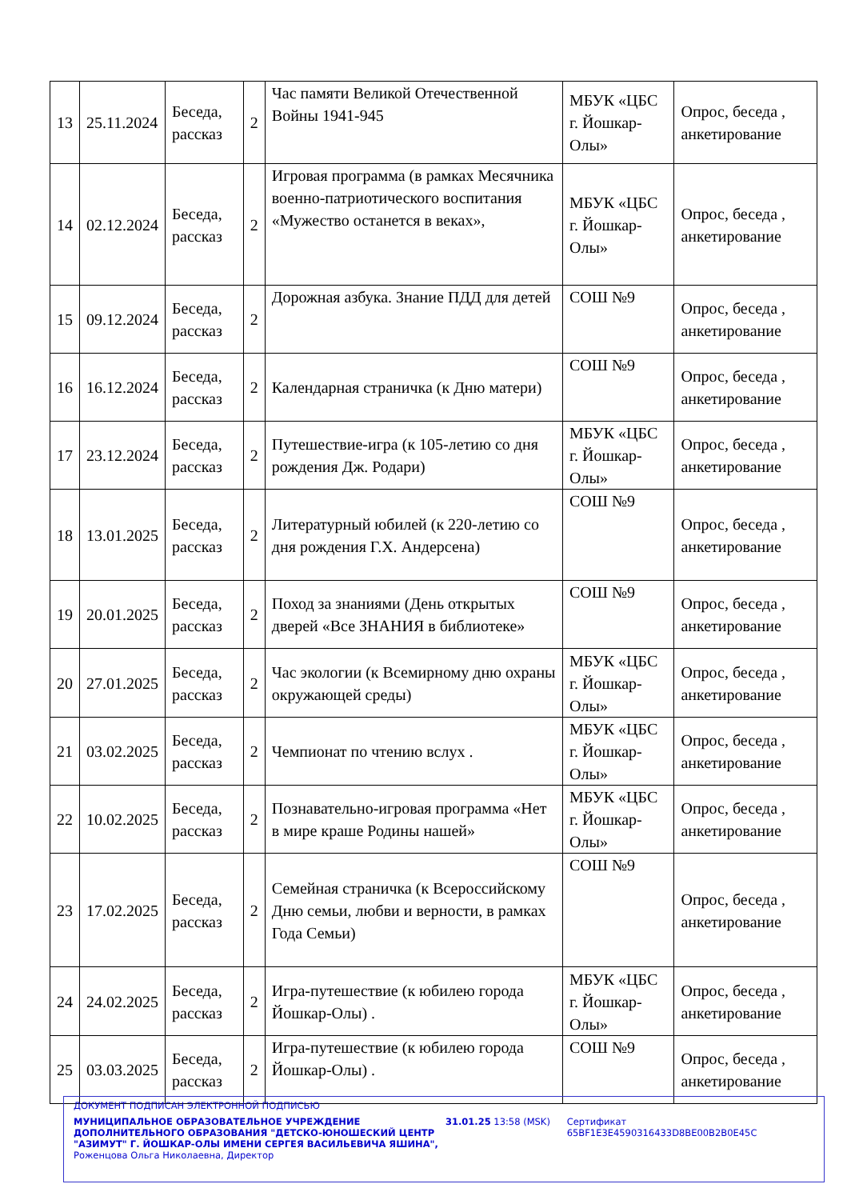| 13 | 25.11.2024 | Беседа, рассказ | 2 | Час памяти Великой Отечественной Войны 1941-945 | МБУК «ЦБС г. Йошкар-Олы» | Опрос, беседа , анкетирование |
| 14 | 02.12.2024 | Беседа, рассказ | 2 | Игровая программа (в рамках Месячника военно-патриотического воспитания «Мужество останется в веках», | МБУК «ЦБС г. Йошкар-Олы» | Опрос, беседа , анкетирование |
| 15 | 09.12.2024 | Беседа, рассказ | 2 | Дорожная азбука. Знание ПДД для детей | СОШ №9 | Опрос, беседа , анкетирование |
| 16 | 16.12.2024 | Беседа, рассказ | 2 | Календарная страничка (к Дню матери) | СОШ №9 | Опрос, беседа , анкетирование |
| 17 | 23.12.2024 | Беседа, рассказ | 2 | Путешествие-игра (к 105-летию со дня рождения Дж. Родари) | МБУК «ЦБС г. Йошкар-Олы» | Опрос, беседа , анкетирование |
| 18 | 13.01.2025 | Беседа, рассказ | 2 | Литературный юбилей (к 220-летию со дня рождения Г.Х. Андерсена) | СОШ №9 | Опрос, беседа , анкетирование |
| 19 | 20.01.2025 | Беседа, рассказ | 2 | Поход за знаниями (День открытых дверей «Все ЗНАНИЯ в библиотеке» | СОШ №9 | Опрос, беседа , анкетирование |
| 20 | 27.01.2025 | Беседа, рассказ | 2 | Час экологии (к Всемирному дню охраны окружающей среды) | МБУК «ЦБС г. Йошкар-Олы» | Опрос, беседа , анкетирование |
| 21 | 03.02.2025 | Беседа, рассказ | 2 | Чемпионат по чтению вслух . | МБУК «ЦБС г. Йошкар-Олы» | Опрос, беседа , анкетирование |
| 22 | 10.02.2025 | Беседа, рассказ | 2 | Познавательно-игровая программа «Нет в мире краше Родины нашей» | МБУК «ЦБС г. Йошкар-Олы» | Опрос, беседа , анкетирование |
| 23 | 17.02.2025 | Беседа, рассказ | 2 | Семейная страничка (к Всероссийскому Дню семьи, любви и верности, в рамках Года Семьи) | СОШ №9 | Опрос, беседа , анкетирование |
| 24 | 24.02.2025 | Беседа, рассказ | 2 | Игра-путешествие (к юбилею города Йошкар-Олы) . | МБУК «ЦБС г. Йошкар-Олы» | Опрос, беседа , анкетирование |
| 25 | 03.03.2025 | Беседа, рассказ | 2 | Игра-путешествие (к юбилею города Йошкар-Олы) . | СОШ №9 | Опрос, беседа , анкетирование |
ДОКУМЕНТ ПОДПИСАН ЭЛЕКТРОННОЙ ПОДПИСЬЮ
МУНИЦИПАЛЬНОЕ ОБРАЗОВАТЕЛЬНОЕ УЧРЕЖДЕНИЕ ДОПОЛНИТЕЛЬНОГО ОБРАЗОВАНИЯ "ДЕТСКО-ЮНОШЕСКИЙ ЦЕНТР "АЗИМУТ" Г. ЙОШКАР-ОЛЫ ИМЕНИ СЕРГЕЯ ВАСИЛЬЕВИЧА ЯШИНА",
Роженцова Ольга Николаевна, Директор
31.01.25 13:58 (MSK) Сертификат 65BF1E3E4590316433D8BE00B2B0E45C